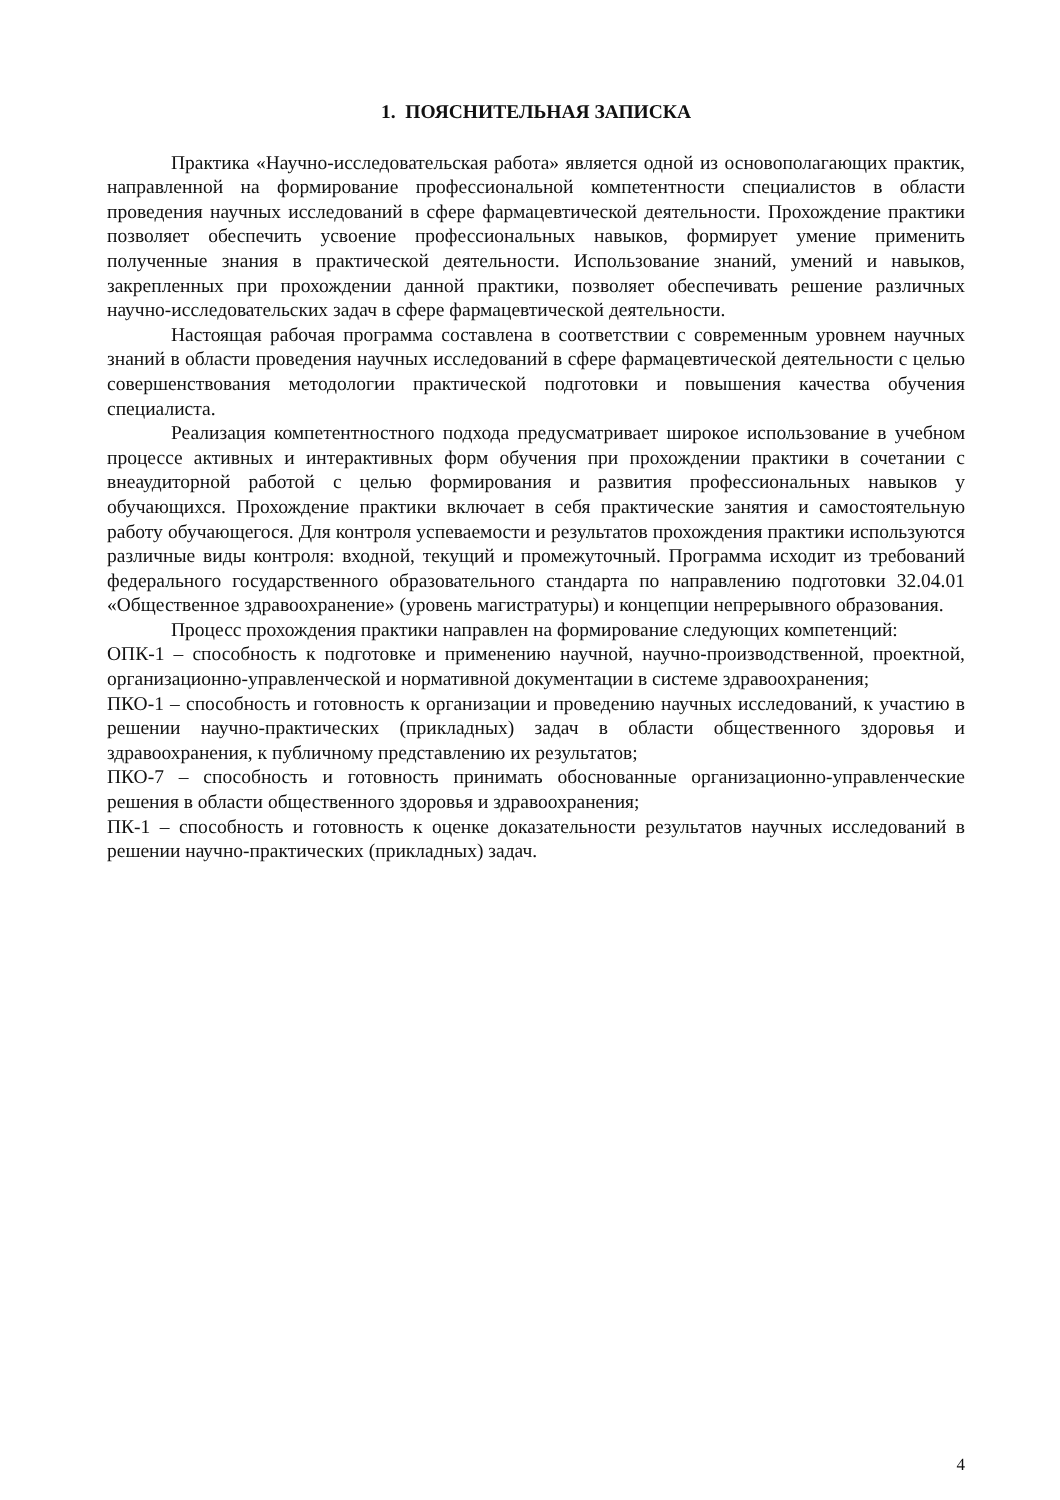1. ПОЯСНИТЕЛЬНАЯ ЗАПИСКА
Практика «Научно-исследовательская работа» является одной из основополагающих практик, направленной на формирование профессиональной компетентности специалистов в области проведения научных исследований в сфере фармацевтической деятельности. Прохождение практики позволяет обеспечить усвоение профессиональных навыков, формирует умение применить полученные знания в практической деятельности. Использование знаний, умений и навыков, закрепленных при прохождении данной практики, позволяет обеспечивать решение различных научно-исследовательских задач в сфере фармацевтической деятельности.
Настоящая рабочая программа составлена в соответствии с современным уровнем научных знаний в области проведения научных исследований в сфере фармацевтической деятельности с целью совершенствования методологии практической подготовки и повышения качества обучения специалиста.
Реализация компетентностного подхода предусматривает широкое использование в учебном процессе активных и интерактивных форм обучения при прохождении практики в сочетании с внеаудиторной работой с целью формирования и развития профессиональных навыков у обучающихся. Прохождение практики включает в себя практические занятия и самостоятельную работу обучающегося. Для контроля успеваемости и результатов прохождения практики используются различные виды контроля: входной, текущий и промежуточный. Программа исходит из требований федерального государственного образовательного стандарта по направлению подготовки 32.04.01 «Общественное здравоохранение» (уровень магистратуры) и концепции непрерывного образования.
Процесс прохождения практики направлен на формирование следующих компетенций:
ОПК-1 – способность к подготовке и применению научной, научно-производственной, проектной, организационно-управленческой и нормативной документации в системе здравоохранения;
ПКО-1 – способность и готовность к организации и проведению научных исследований, к участию в решении научно-практических (прикладных) задач в области общественного здоровья и здравоохранения, к публичному представлению их результатов;
ПКО-7 – способность и готовность принимать обоснованные организационно-управленческие решения в области общественного здоровья и здравоохранения;
ПК-1 – способность и готовность к оценке доказательности результатов научных исследований в решении научно-практических (прикладных) задач.
4